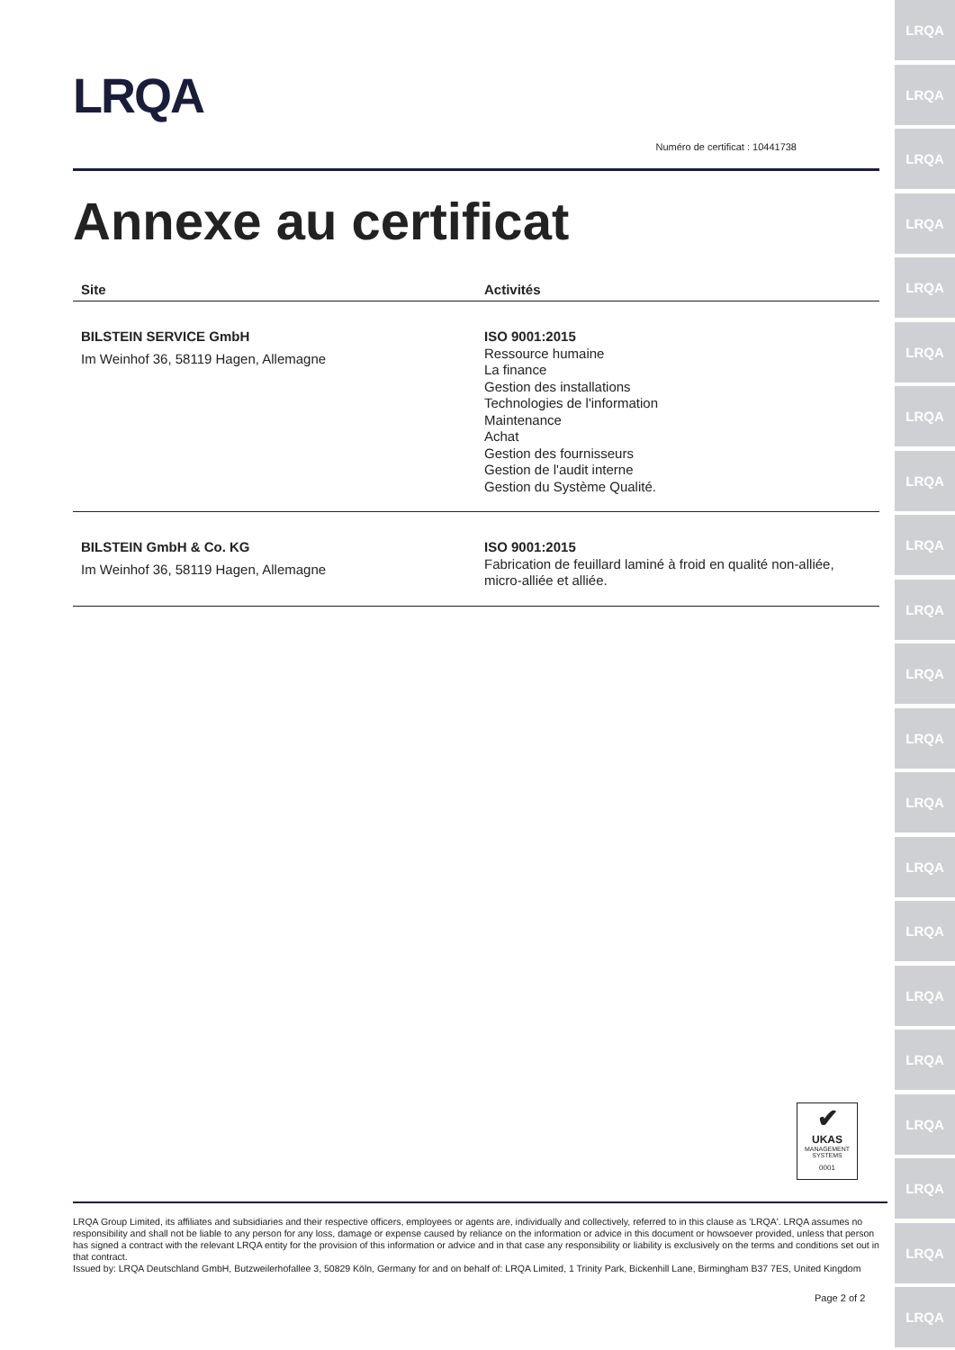LRQA
LRQA
LRQA
LRQA
LRQA
LRQA
LRQA
LRQA
LRQA
LRQA
LRQA
LRQA
LRQA
LRQA
LRQA
LRQA
LRQA
LRQA
LRQA
LRQA
LRQA
LRQA
Numéro de certificat : 10441738
Annexe au certificat
| Site | Activités |
| --- | --- |
| BILSTEIN SERVICE GmbH Im Weinhof 36, 58119 Hagen, Allemagne | ISO 9001:2015 Ressource humaine La finance Gestion des installations Technologies de l'information Maintenance Achat Gestion des fournisseurs Gestion de l'audit interne Gestion du Système Qualité. |
| BILSTEIN GmbH & Co. KG Im Weinhof 36, 58119 Hagen, Allemagne | ISO 9001:2015 Fabrication de feuillard laminé à froid en qualité non-alliée, micro-alliée et alliée. |
✔
UKAS
MANAGEMENT SYSTEMS
0001
LRQA Group Limited, its affiliates and subsidiaries and their respective officers, employees or agents are, individually and collectively, referred to in this clause as 'LRQA'. LRQA assumes no responsibility and shall not be liable to any person for any loss, damage or expense caused by reliance on the information or advice in this document or howsoever provided, unless that person has signed a contract with the relevant LRQA entity for the provision of this information or advice and in that case any responsibility or liability is exclusively on the terms and conditions set out in that contract.
Issued by: LRQA Deutschland GmbH, Butzweilerhofallee 3, 50829 Köln, Germany for and on behalf of: LRQA Limited, 1 Trinity Park, Bickenhill Lane, Birmingham B37 7ES, United Kingdom
Page 2 of 2